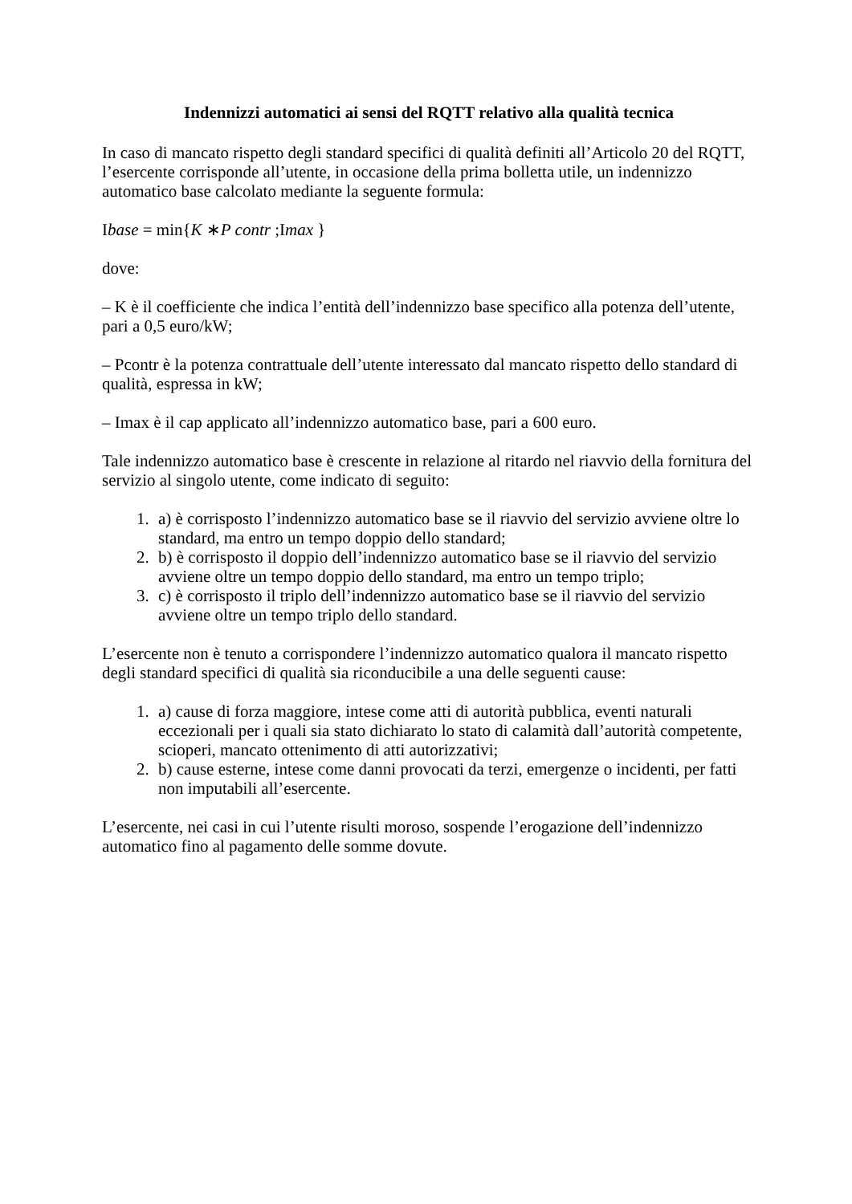Indennizzi automatici ai sensi del RQTT relativo alla qualità tecnica
In caso di mancato rispetto degli standard specifici di qualità definiti all’Articolo 20 del RQTT, l’esercente corrisponde all’utente, in occasione della prima bolletta utile, un indennizzo automatico base calcolato mediante la seguente formula:
Ibase = min{K ∗P contr ;Imax }
dove:
– K è il coefficiente che indica l’entità dell’indennizzo base specifico alla potenza dell’utente, pari a 0,5 euro/kW;
– Pcontr è la potenza contrattuale dell’utente interessato dal mancato rispetto dello standard di qualità, espressa in kW;
– Imax è il cap applicato all’indennizzo automatico base, pari a 600 euro.
Tale indennizzo automatico base è crescente in relazione al ritardo nel riavvio della fornitura del servizio al singolo utente, come indicato di seguito:
1. a) è corrisposto l’indennizzo automatico base se il riavvio del servizio avviene oltre lo standard, ma entro un tempo doppio dello standard;
2. b) è corrisposto il doppio dell’indennizzo automatico base se il riavvio del servizio avviene oltre un tempo doppio dello standard, ma entro un tempo triplo;
3. c) è corrisposto il triplo dell’indennizzo automatico base se il riavvio del servizio avviene oltre un tempo triplo dello standard.
L’esercente non è tenuto a corrispondere l’indennizzo automatico qualora il mancato rispetto degli standard specifici di qualità sia riconducibile a una delle seguenti cause:
1. a) cause di forza maggiore, intese come atti di autorità pubblica, eventi naturali eccezionali per i quali sia stato dichiarato lo stato di calamità dall’autorità competente, scioperi, mancato ottenimento di atti autorizzativi;
2. b) cause esterne, intese come danni provocati da terzi, emergenze o incidenti, per fatti non imputabili all’esercente.
L’esercente, nei casi in cui l’utente risulti moroso, sospende l’erogazione dell’indennizzo automatico fino al pagamento delle somme dovute.